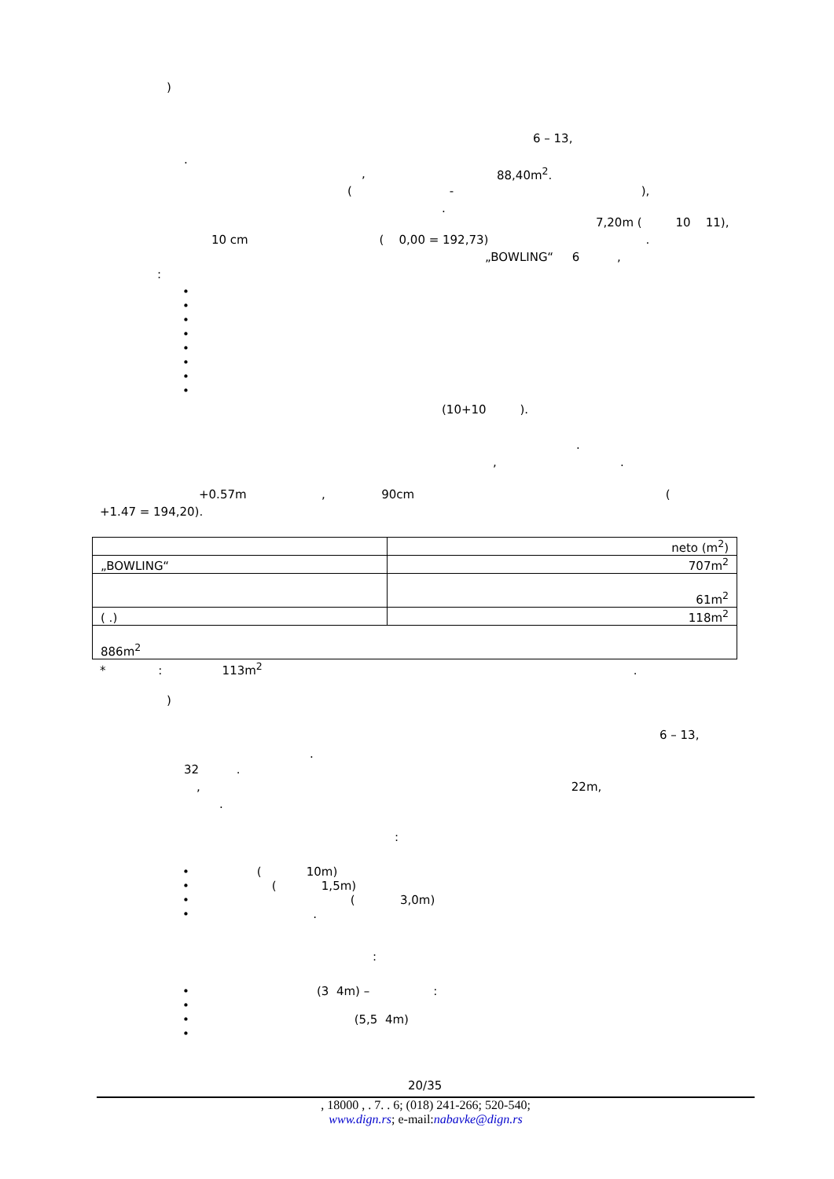)
6 – 13,
.
,
88,40m<sup>2</sup>.
( - ),
.
7,20m ( 10 11),
10 cm ( 0,00 = 192,73) .
„BOWLING“ 6 ,
:
•
•
•
•
•
•
•
•
(10+10 ).
.
, .
+0.57m , 90cm (
+1.47 = 194,20).
| | neto (m<sup>2</sup>) |
| „BOWLING“ | 707m<sup>2</sup> |
| | 61m<sup>2</sup> |
| ( .) | 118m<sup>2</sup> |
| 886m<sup>2</sup> | |
* : 113m<sup>2</sup> .
)
6 – 13,
.
32 .
, 22m,
.
:
• ( 10m)
• ( 1,5m)
• ( 3,0m)
• .
:
• (3 4m) – :
•
• (5,5 4m)
•
20/35
, 18000 , . 7. . 6; (018) 241-266; 520-540;
www.dign.rs; e-mail:nabavke@dign.rs